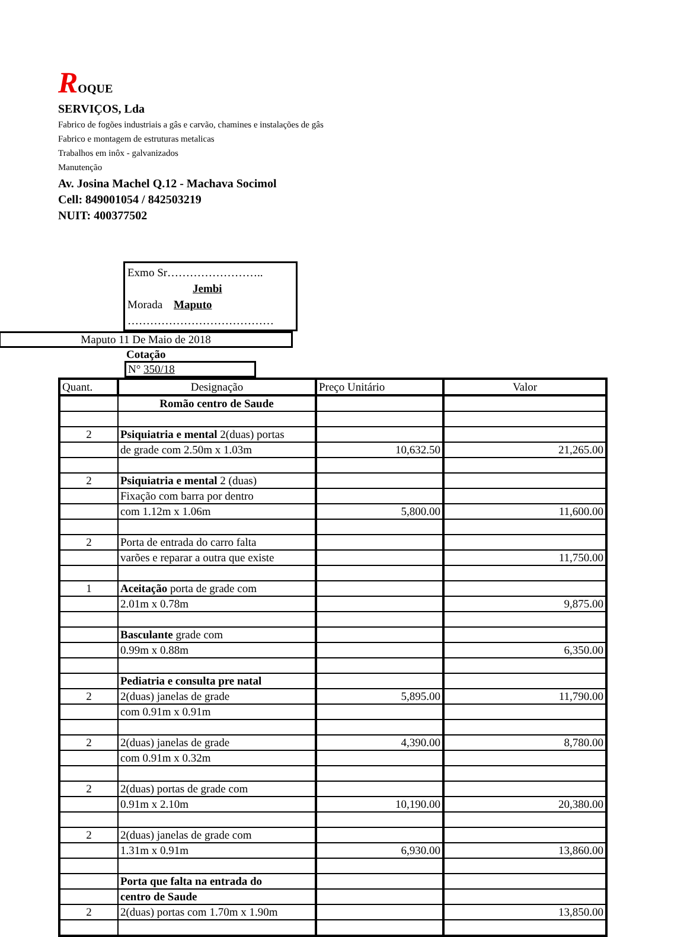ROQUE
SERVIÇOS, Lda
Fabrico de fogões industriais a gâs e carvão, chamines e instalações de gâs
Fabrico e montagem de estruturas metalicas
Trabalhos em inôx - galvanizados
Manutenção
Av. Josina Machel Q.12 - Machava Socimol
Cell: 849001054 / 842503219
NUIT: 400377502
Exmo Sr……………………..
Jembi
Morada Maputo
…………………………………
Maputo 11 De Maio de 2018
Cotação
N° 350/18
| Quant. | Designação | Preço Unitário | Valor |
| --- | --- | --- | --- |
| | Romão centro de Saude | | |
| 2 | Psiquiatria e mental 2(duas) portas | | |
| | de grade com 2.50m x 1.03m | 10,632.50 | 21,265.00 |
| 2 | Psiquiatria e mental 2 (duas) | | |
| | Fixação com barra por dentro | | |
| | com 1.12m x 1.06m | 5,800.00 | 11,600.00 |
| 2 | Porta de entrada do carro falta | | |
| | varões e reparar a outra que existe | | 11,750.00 |
| 1 | Aceitação porta de grade com | | |
| | 2.01m x 0.78m | | 9,875.00 |
| | Basculante grade com | | |
| | 0.99m x 0.88m | | 6,350.00 |
| | Pediatria e consulta pre natal | | |
| 2 | 2(duas) janelas de grade | 5,895.00 | 11,790.00 |
| | com 0.91m x 0.91m | | |
| 2 | 2(duas) janelas de grade | 4,390.00 | 8,780.00 |
| | com 0.91m x 0.32m | | |
| 2 | 2(duas) portas de grade com | | |
| | 0.91m x 2.10m | 10,190.00 | 20,380.00 |
| 2 | 2(duas) janelas de grade com | | |
| | 1.31m x 0.91m | 6,930.00 | 13,860.00 |
| | Porta que falta na entrada do | | |
| | centro de Saude | | |
| 2 | 2(duas) portas com 1.70m x 1.90m | | 13,850.00 |